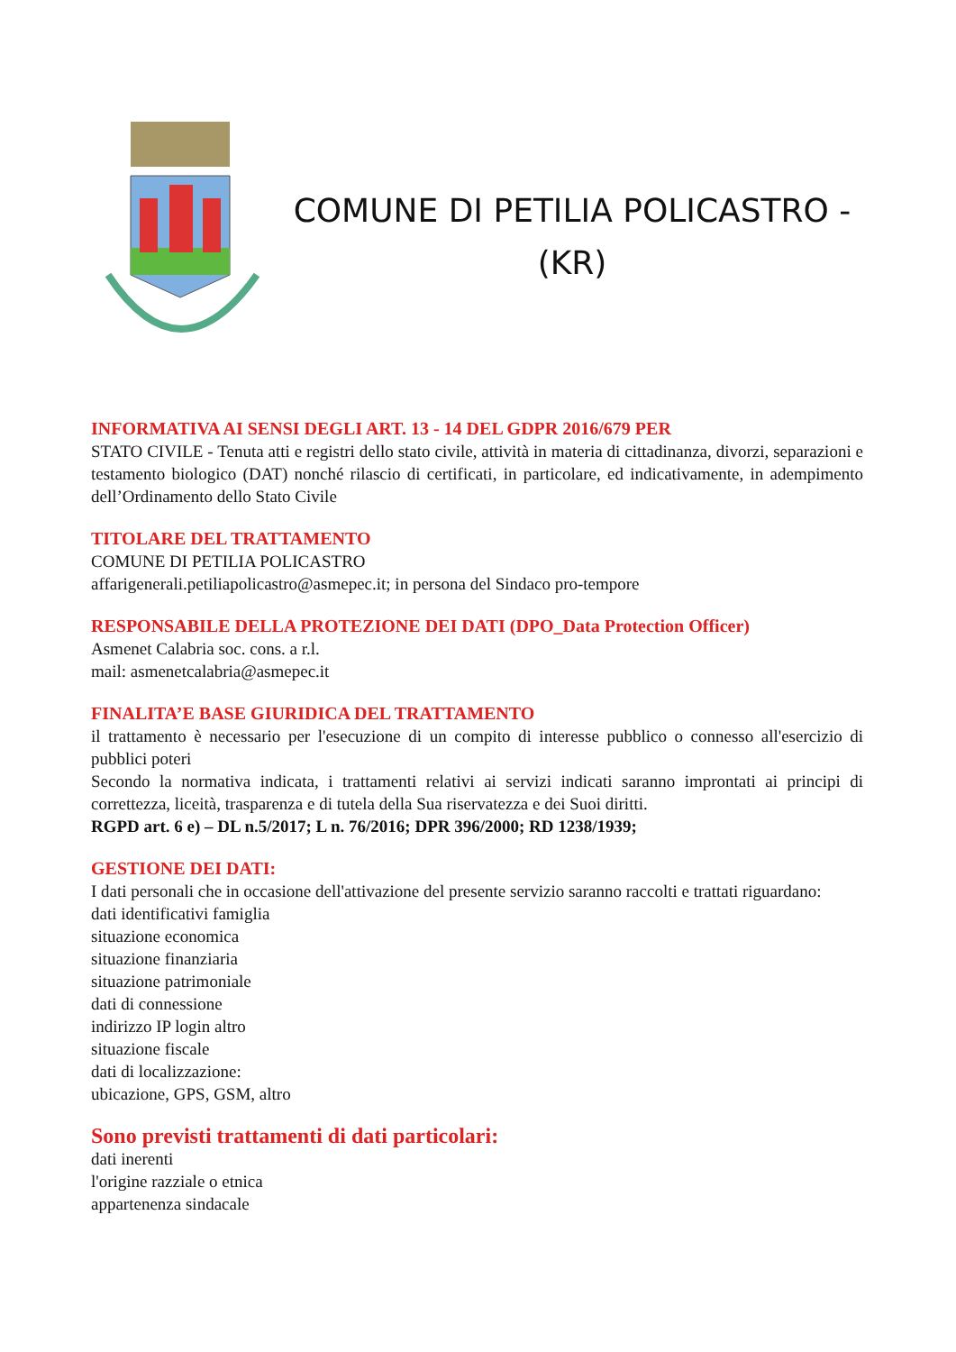COMUNE DI PETILIA POLICASTRO -
(KR)
INFORMATIVA AI SENSI DEGLI ART. 13 - 14 DEL GDPR 2016/679 PER
STATO CIVILE - Tenuta atti e registri dello stato civile, attività in materia di cittadinanza, divorzi, separazioni e testamento biologico (DAT) nonché rilascio di certificati, in particolare, ed indicativamente, in adempimento dell’Ordinamento dello Stato Civile
TITOLARE DEL TRATTAMENTO
COMUNE DI PETILIA POLICASTRO
affarigenerali.petiliapolicastro@asmepec.it; in persona del Sindaco pro-tempore
RESPONSABILE DELLA PROTEZIONE DEI DATI (DPO_Data Protection Officer)
Asmenet Calabria soc. cons. a r.l.
mail: asmenetcalabria@asmepec.it
FINALITA’E BASE GIURIDICA DEL TRATTAMENTO
il trattamento è necessario per l'esecuzione di un compito di interesse pubblico o connesso all'esercizio di pubblici poteri
Secondo la normativa indicata, i trattamenti relativi ai servizi indicati saranno improntati ai principi di correttezza, liceità, trasparenza e di tutela della Sua riservatezza e dei Suoi diritti.
RGPD art. 6 e) – DL n.5/2017; L n. 76/2016; DPR 396/2000; RD 1238/1939;
GESTIONE DEI DATI:
I dati personali che in occasione dell'attivazione del presente servizio saranno raccolti e trattati riguardano:
dati identificativi famiglia
situazione economica
situazione finanziaria
situazione patrimoniale
dati di connessione
indirizzo IP login altro
situazione fiscale
dati di localizzazione:
ubicazione, GPS, GSM, altro
Sono previsti trattamenti di dati particolari:
dati inerenti
l'origine razziale o etnica
appartenenza sindacale